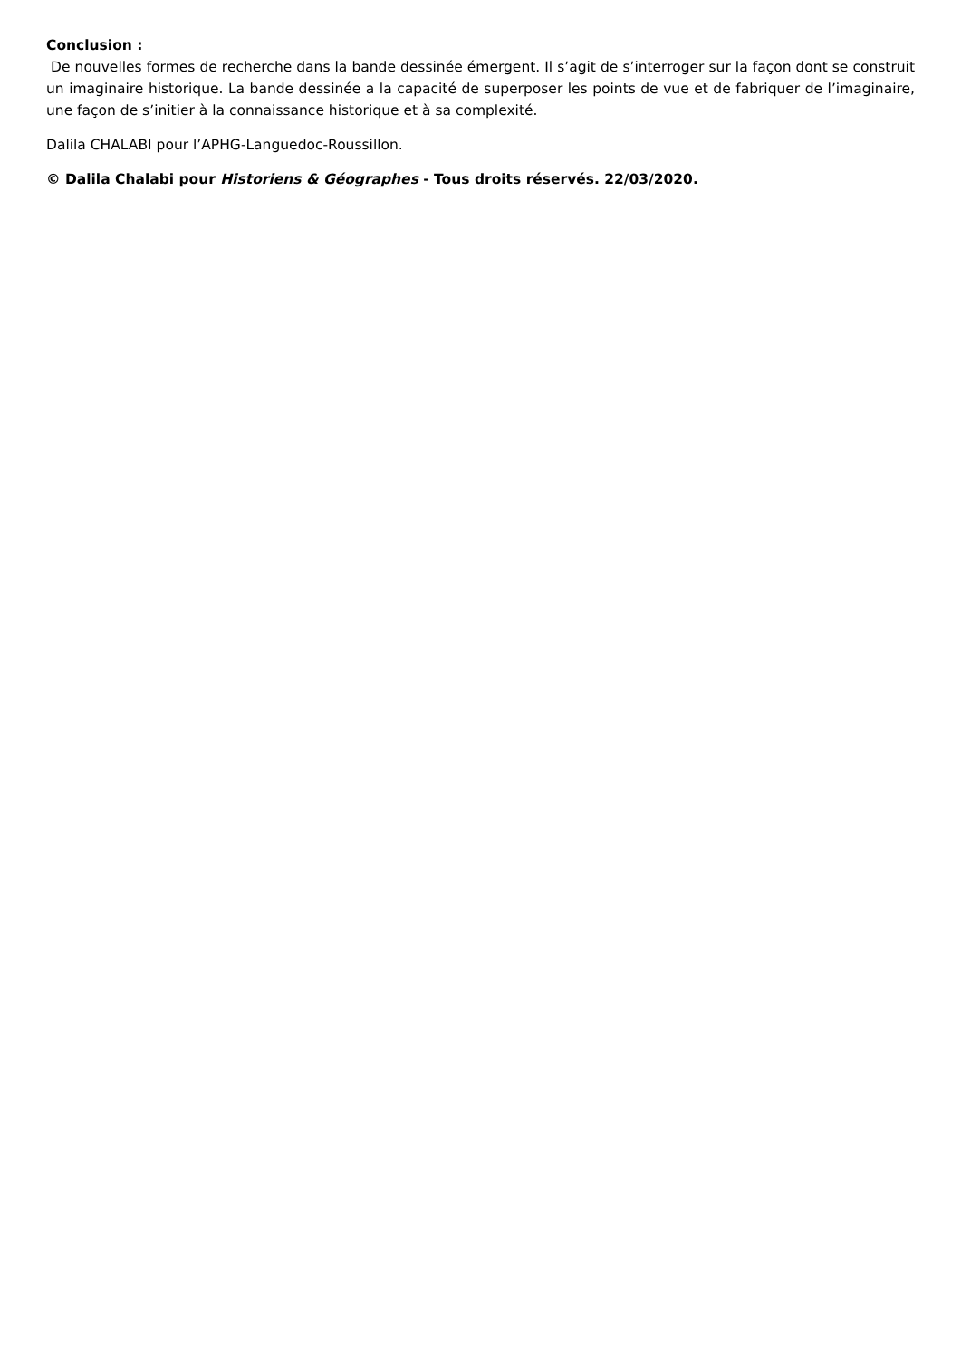Conclusion :
De nouvelles formes de recherche dans la bande dessinée émergent. Il s’agit de s’interroger sur la façon dont se construit un imaginaire historique. La bande dessinée a la capacité de superposer les points de vue et de fabriquer de l’imaginaire, une façon de s’initier à la connaissance historique et à sa complexité.
Dalila CHALABI pour l’APHG-Languedoc-Roussillon.
© Dalila Chalabi pour Historiens & Géographes - Tous droits réservés. 22/03/2020.